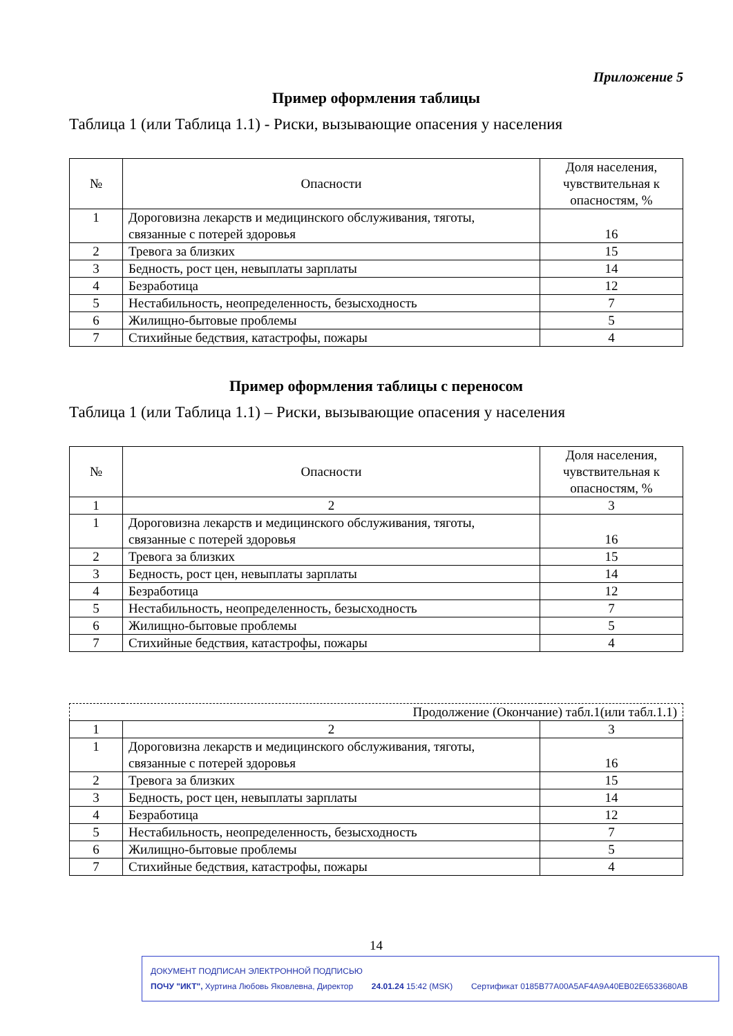Приложение 5
Пример оформления таблицы
Таблица 1 (или Таблица 1.1) - Риски, вызывающие опасения у населения
| № | Опасности | Доля населения, чувствительная к опасностям, % |
| --- | --- | --- |
| 1 | Дороговизна лекарств и медицинского обслуживания, тяготы, связанные с потерей здоровья | 16 |
| 2 | Тревога за близких | 15 |
| 3 | Бедность, рост цен, невыплаты зарплаты | 14 |
| 4 | Безработица | 12 |
| 5 | Нестабильность, неопределенность, безысходность | 7 |
| 6 | Жилищно-бытовые проблемы | 5 |
| 7 | Стихийные бедствия, катастрофы, пожары | 4 |
Пример оформления таблицы с переносом
Таблица 1 (или Таблица 1.1) – Риски, вызывающие опасения у населения
| № | Опасности | Доля населения, чувствительная к опасностям, % |
| --- | --- | --- |
| 1 | 2 | 3 |
| 1 | Дороговизна лекарств и медицинского обслуживания, тяготы, связанные с потерей здоровья | 16 |
| 2 | Тревога за близких | 15 |
| 3 | Бедность, рост цен, невыплаты зарплаты | 14 |
| 4 | Безработица | 12 |
| 5 | Нестабильность, неопределенность, безысходность | 7 |
| 6 | Жилищно-бытовые проблемы | 5 |
| 7 | Стихийные бедствия, катастрофы, пожары | 4 |
| Продолжение (Окончание) табл.1(или табл.1.1) | | |
| 1 | 2 | 3 |
| 1 | Дороговизна лекарств и медицинского обслуживания, тяготы, связанные с потерей здоровья | 16 |
| 2 | Тревога за близких | 15 |
| 3 | Бедность, рост цен, невыплаты зарплаты | 14 |
| 4 | Безработица | 12 |
| 5 | Нестабильность, неопределенность, безысходность | 7 |
| 6 | Жилищно-бытовые проблемы | 5 |
| 7 | Стихийные бедствия, катастрофы, пожары | 4 |
14
ДОКУМЕНТ ПОДПИСАН ЭЛЕКТРОННОЙ ПОДПИСЬЮ
ПОЧУ "ИКТ", Хуртина Любовь Яковлевна, Директор 24.01.24 15:42 (MSK) Сертификат 0185B77A00A5AF4A9A40EB02E6533680AB